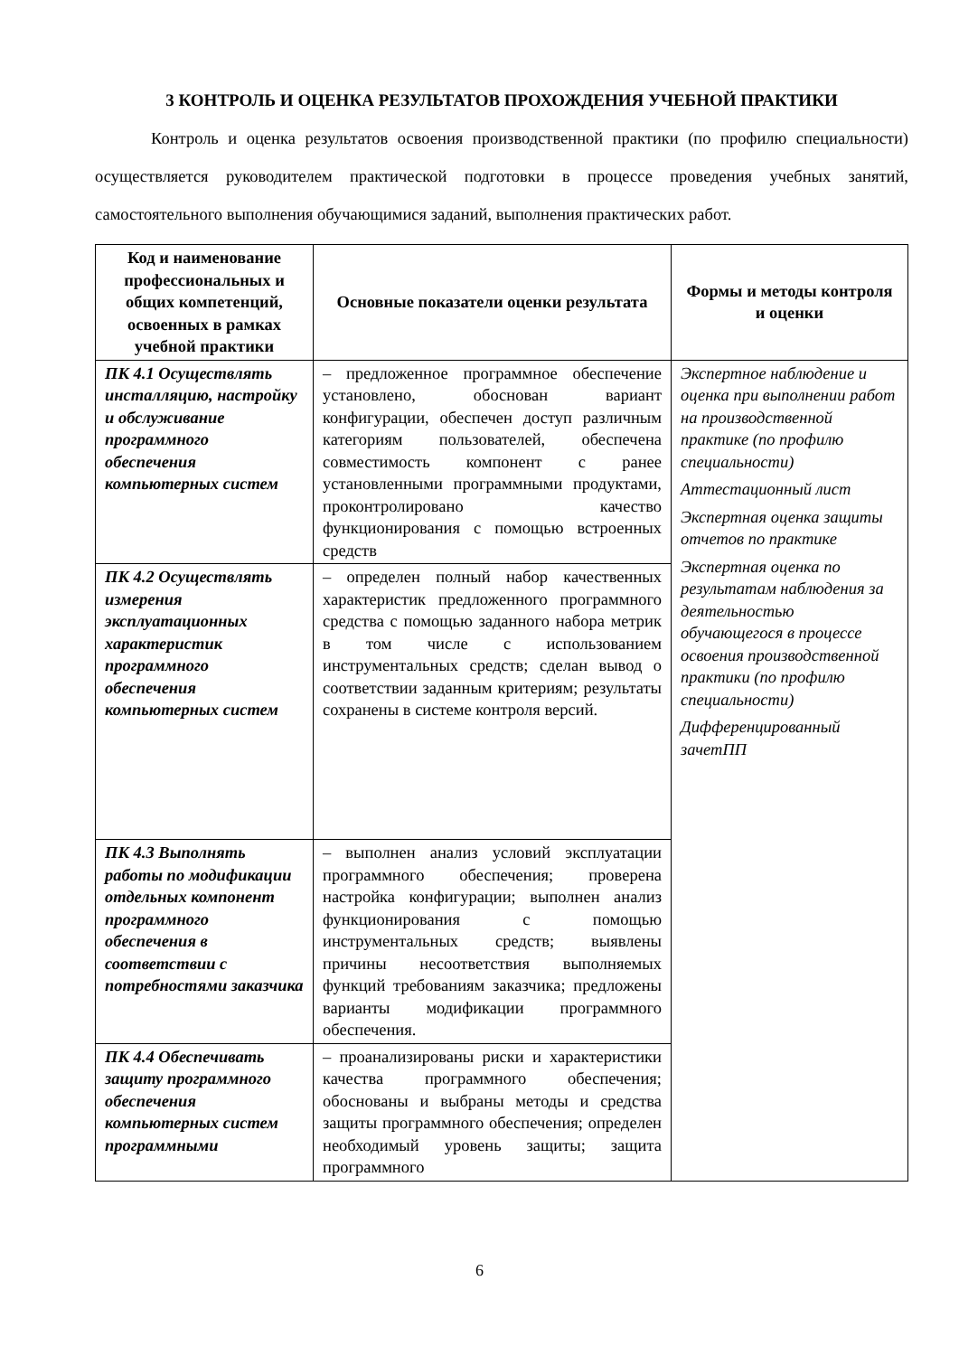3 КОНТРОЛЬ И ОЦЕНКА РЕЗУЛЬТАТОВ ПРОХОЖДЕНИЯ УЧЕБНОЙ ПРАКТИКИ
Контроль и оценка результатов освоения производственной практики (по профилю специальности) осуществляется руководителем практической подготовки в процессе проведения учебных занятий, самостоятельного выполнения обучающимися заданий, выполнения практических работ.
| Код и наименование профессиональных и общих компетенций, освоенных в рамках учебной практики | Основные показатели оценки результата | Формы и методы контроля и оценки |
| --- | --- | --- |
| ПК 4.1 Осуществлять инсталляцию, настройку и обслуживание программного обеспечения компьютерных систем | – предложенное программное обеспечение установлено, обоснован вариант конфигурации, обеспечен доступ различным категориям пользователей, обеспечена совместимость компонент с ранее установленными программными продуктами, проконтролировано качество функционирования с помощью встроенных средств | Экспертное наблюдение и оценка при выполнении работ на производственной практике (по профилю специальности) Аттестационный лист Экспертная оценка защиты отчетов по практике Экспертная оценка по результатам наблюдения за деятельностью обучающегося в процессе освоения производственной практики (по профилю специальности) Дифференцированный зачетПП |
| ПК 4.2 Осуществлять измерения эксплуатационных характеристик программного обеспечения компьютерных систем | – определен полный набор качественных характеристик предложенного программного средства с помощью заданного набора метрик в том числе с использованием инструментальных средств; сделан вывод о соответствии заданным критериям; результаты сохранены в системе контроля версий. | |
| ПК 4.3 Выполнять работы по модификации отдельных компонент программного обеспечения в соответствии с потребностями заказчика | – выполнен анализ условий эксплуатации программного обеспечения; проверена настройка конфигурации; выполнен анализ функционирования с помощью инструментальных средств; выявлены причины несоответствия выполняемых функций требованиям заказчика; предложены варианты модификации программного обеспечения. | |
| ПК 4.4 Обеспечивать защиту программного обеспечения компьютерных систем программными | – проанализированы риски и характеристики качества программного обеспечения; обоснованы и выбраны методы и средства защиты программного обеспечения; определен необходимый уровень защиты; защита программного | |
6